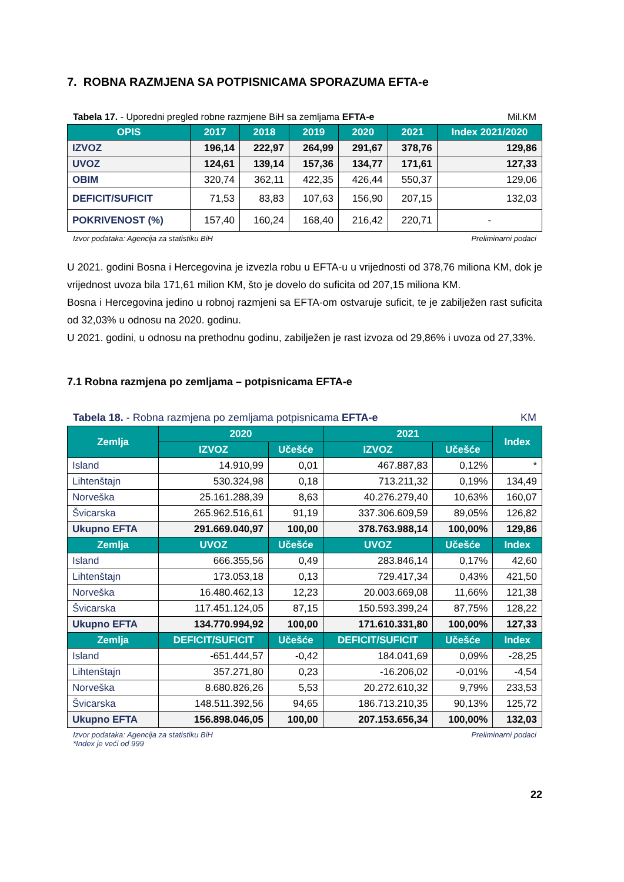7. ROBNA RAZMJENA SA POTPISNICAMA SPORAZUMA EFTA-e
Tabela 17. - Uporedni pregled robne razmjene BiH sa zemljama EFTA-e Mil.KM
| OPIS | 2017 | 2018 | 2019 | 2020 | 2021 | Index 2021/2020 |
| --- | --- | --- | --- | --- | --- | --- |
| IZVOZ | 196,14 | 222,97 | 264,99 | 291,67 | 378,76 | 129,86 |
| UVOZ | 124,61 | 139,14 | 157,36 | 134,77 | 171,61 | 127,33 |
| OBIM | 320,74 | 362,11 | 422,35 | 426,44 | 550,37 | 129,06 |
| DEFICIT/SUFICIT | 71,53 | 83,83 | 107,63 | 156,90 | 207,15 | 132,03 |
| POKRIVENOST (%) | 157,40 | 160,24 | 168,40 | 216,42 | 220,71 | - |
Izvor podataka: Agencija za statistiku BiH Preliminarni podaci
U 2021. godini Bosna i Hercegovina je izvezla robu u EFTA-u u vrijednosti od 378,76 miliona KM, dok je vrijednost uvoza bila 171,61 milion KM, što je dovelo do suficita od 207,15 miliona KM.
Bosna i Hercegovina jedino u robnoj razmjeni sa EFTA-om ostvaruje suficit, te je zabilježen rast suficita od 32,03% u odnosu na 2020. godinu.
U 2021. godini, u odnosu na prethodnu godinu, zabilježen je rast izvoza od 29,86% i uvoza od 27,33%.
7.1 Robna razmjena po zemljama – potpisnicama EFTA-e
Tabela 18. - Robna razmjena po zemljama potpisnicama EFTA-e KM
| Zemlja | 2020 | | 2021 | | Index |
| --- | --- | --- | --- | --- | --- |
| | IZVOZ | Učešće | IZVOZ | Učešće | |
| Island | 14.910,99 | 0,01 | 467.887,83 | 0,12% | * |
| Lihtenštajn | 530.324,98 | 0,18 | 713.211,32 | 0,19% | 134,49 |
| Norveška | 25.161.288,39 | 8,63 | 40.276.279,40 | 10,63% | 160,07 |
| Švicarska | 265.962.516,61 | 91,19 | 337.306.609,59 | 89,05% | 126,82 |
| Ukupno EFTA | 291.669.040,97 | 100,00 | 378.763.988,14 | 100,00% | 129,86 |
| Zemlja | UVOZ | Učešće | UVOZ | Učešće | Index |
| Island | 666.355,56 | 0,49 | 283.846,14 | 0,17% | 42,60 |
| Lihtenštajn | 173.053,18 | 0,13 | 729.417,34 | 0,43% | 421,50 |
| Norveška | 16.480.462,13 | 12,23 | 20.003.669,08 | 11,66% | 121,38 |
| Švicarska | 117.451.124,05 | 87,15 | 150.593.399,24 | 87,75% | 128,22 |
| Ukupno EFTA | 134.770.994,92 | 100,00 | 171.610.331,80 | 100,00% | 127,33 |
| Zemlja | DEFICIT/SUFICIT | Učešće | DEFICIT/SUFICIT | Učešće | Index |
| Island | -651.444,57 | -0,42 | 184.041,69 | 0,09% | -28,25 |
| Lihtenštajn | 357.271,80 | 0,23 | -16.206,02 | -0,01% | -4,54 |
| Norveška | 8.680.826,26 | 5,53 | 20.272.610,32 | 9,79% | 233,53 |
| Švicarska | 148.511.392,56 | 94,65 | 186.713.210,35 | 90,13% | 125,72 |
| Ukupno EFTA | 156.898.046,05 | 100,00 | 207.153.656,34 | 100,00% | 132,03 |
Izvor podataka: Agencija za statistiku BiH
*Index je veći od 999 Preliminarni podaci
22